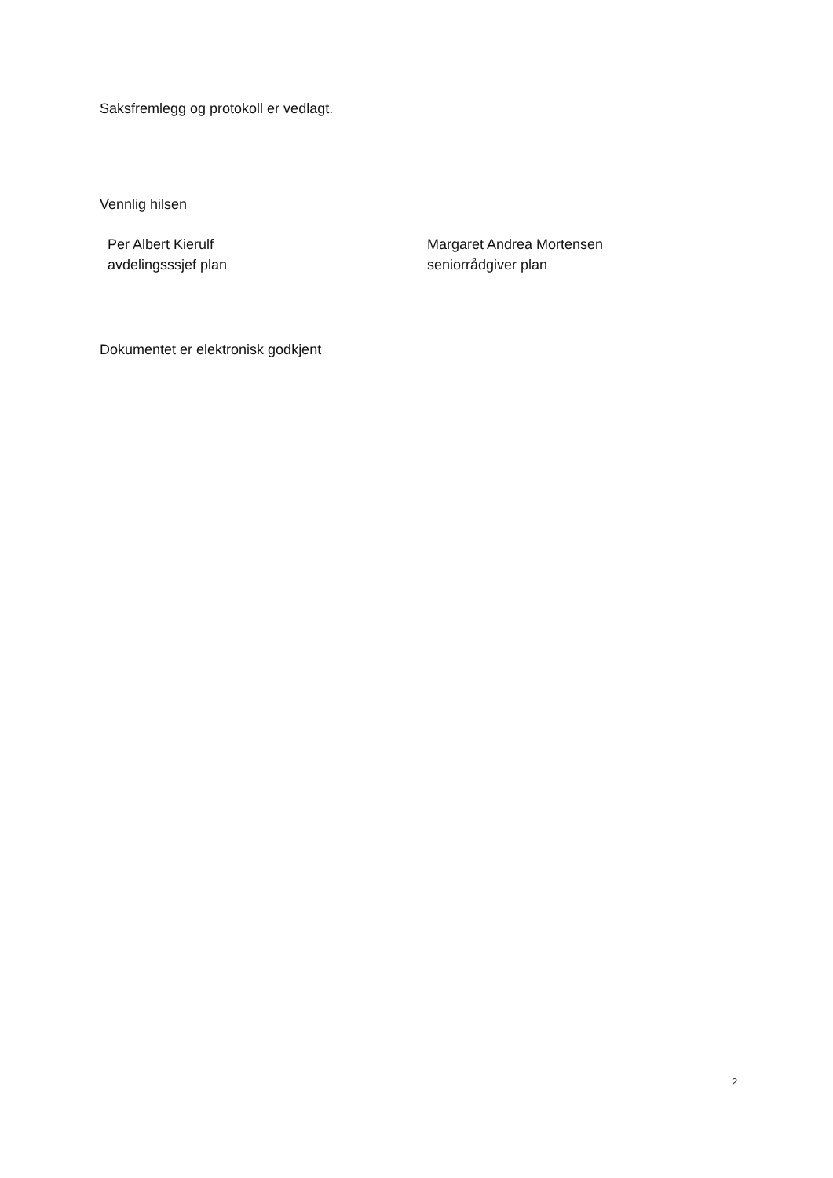Saksfremlegg og protokoll er vedlagt.
Vennlig hilsen
Per Albert Kierulf
avdelingsssjef plan
Margaret Andrea Mortensen
seniorrådgiver plan
Dokumentet er elektronisk godkjent
2